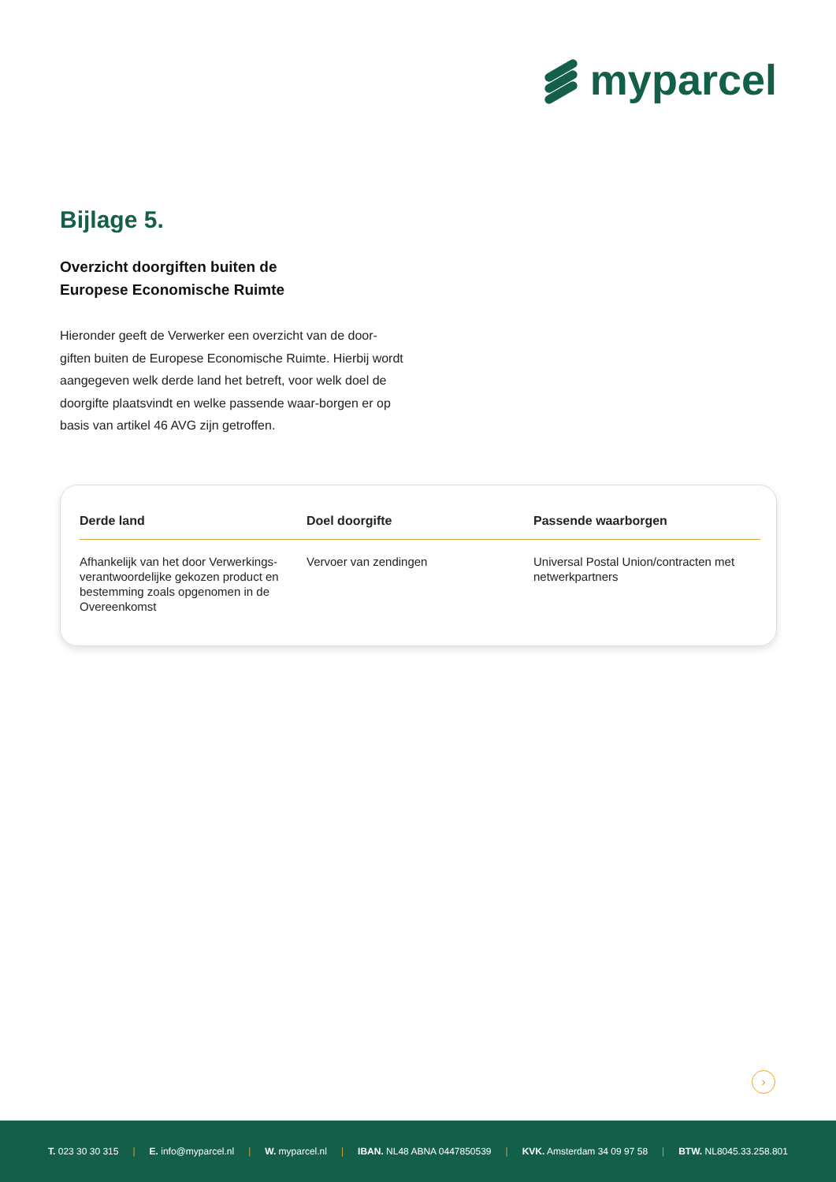myparcel
Bijlage 5.
Overzicht doorgiften buiten de
Europese Economische Ruimte
Hieronder geeft de Verwerker een overzicht van de door-giften buiten de Europese Economische Ruimte. Hierbij wordt aangegeven welk derde land het betreft, voor welk doel de doorgifte plaatsvindt en welke passende waar-borgen er op basis van artikel 46 AVG zijn getroffen.
| Derde land | Doel doorgifte | Passende waarborgen |
| --- | --- | --- |
| Afhankelijk van het door Verwerkings-verantwoordelijke gekozen product en bestemming zoals opgenomen in de Overeenkomst | Vervoer van zendingen | Universal Postal Union/contracten met netwerkpartners |
›
T. 023 30 30 315 | E. info@myparcel.nl | W. myparcel.nl | IBAN. NL48 ABNA 0447850539 | KVK. Amsterdam 34 09 97 58 | BTW. NL8045.33.258.801